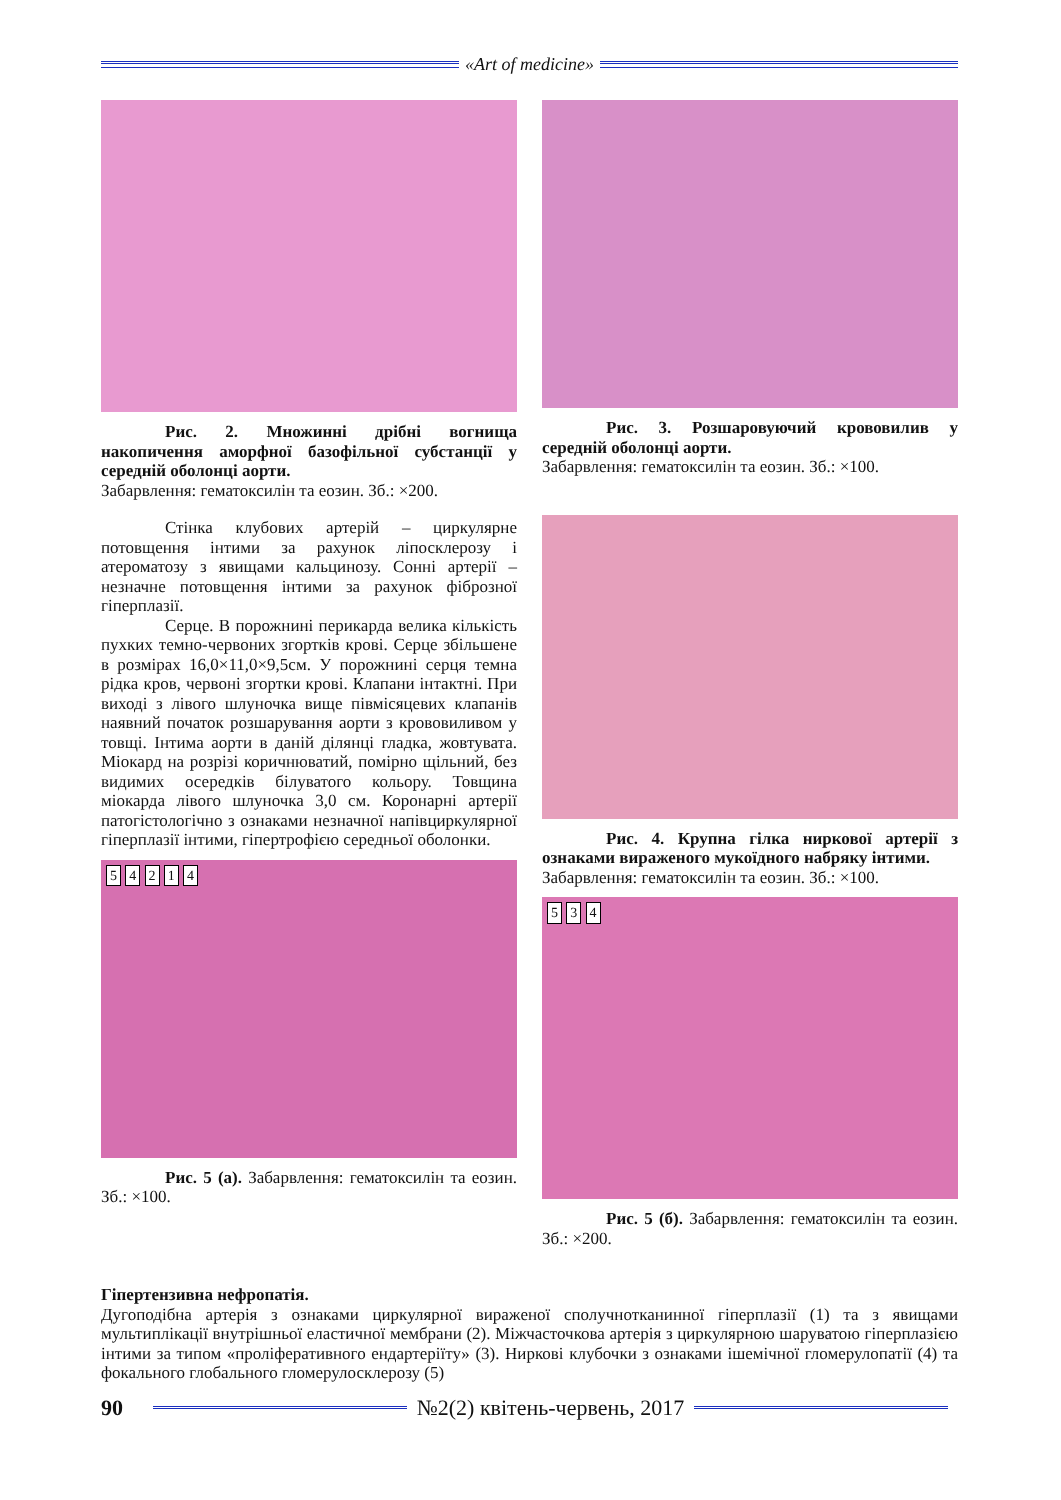«Art of medicine»
Рис. 2. Множинні дрібні вогнища накопичення аморфної базофільної субстанції у середній оболонці аорти.
Забарвлення: гематоксилін та еозин. Зб.: ×200.
Стінка клубових артерій – циркулярне потовщення інтими за рахунок ліпосклерозу і атероматозу з явищами кальцинозу. Сонні артерії – незначне потовщення інтими за рахунок фіброзної гіперплазії.
Серце. В порожнині перикарда велика кількість пухких темно-червоних згортків крові. Серце збільшене в розмірах 16,0×11,0×9,5см. У порожнині серця темна рідка кров, червоні згортки крові. Клапани інтактні. При виході з лівого шлуночка вище півміcяцевих клапанів наявний початок розшарування аорти з крововиливом у товщі. Інтима аорти в даній ділянці гладка, жовтувата. Міокард на розрізі коричнюватий, помірно щільний, без видимих осередків білуватого кольору. Товщина міокарда лівого шлуночка 3,0 см. Коронарні артерії патогістологічно з ознаками незначної напівциркулярної гіперплазії інтими, гіпертрофією середньої оболонки.
5 4 2 1 4
Рис. 5 (а). Забарвлення: гематоксилін та еозин. Зб.: ×100.
Рис. 3. Розшаровуючий крововилив у середній оболонці аорти.
Забарвлення: гематоксилін та еозин. Зб.: ×100.
Рис. 4. Крупна гілка ниркової артерії з ознаками вираженого мукоїдного набряку інтими.
Забарвлення: гематоксилін та еозин. Зб.: ×100.
5 3 4
Рис. 5 (б). Забарвлення: гематоксилін та еозин. Зб.: ×200.
Гіпертензивна нефропатія.
Дугоподібна артерія з ознаками циркулярної вираженої сполучнотканинної гіперплазії (1) та з явищами мультиплікації внутрішньої еластичної мембрани (2). Міжчасточкова артерія з циркулярною шаруватою гіперплазією інтими за типом «проліферативного ендартеріїту» (3). Ниркові клубочки з ознаками ішемічної гломерулопатії (4) та фокального глобального гломерулосклерозу (5)
90 №2(2) квітень-червень, 2017